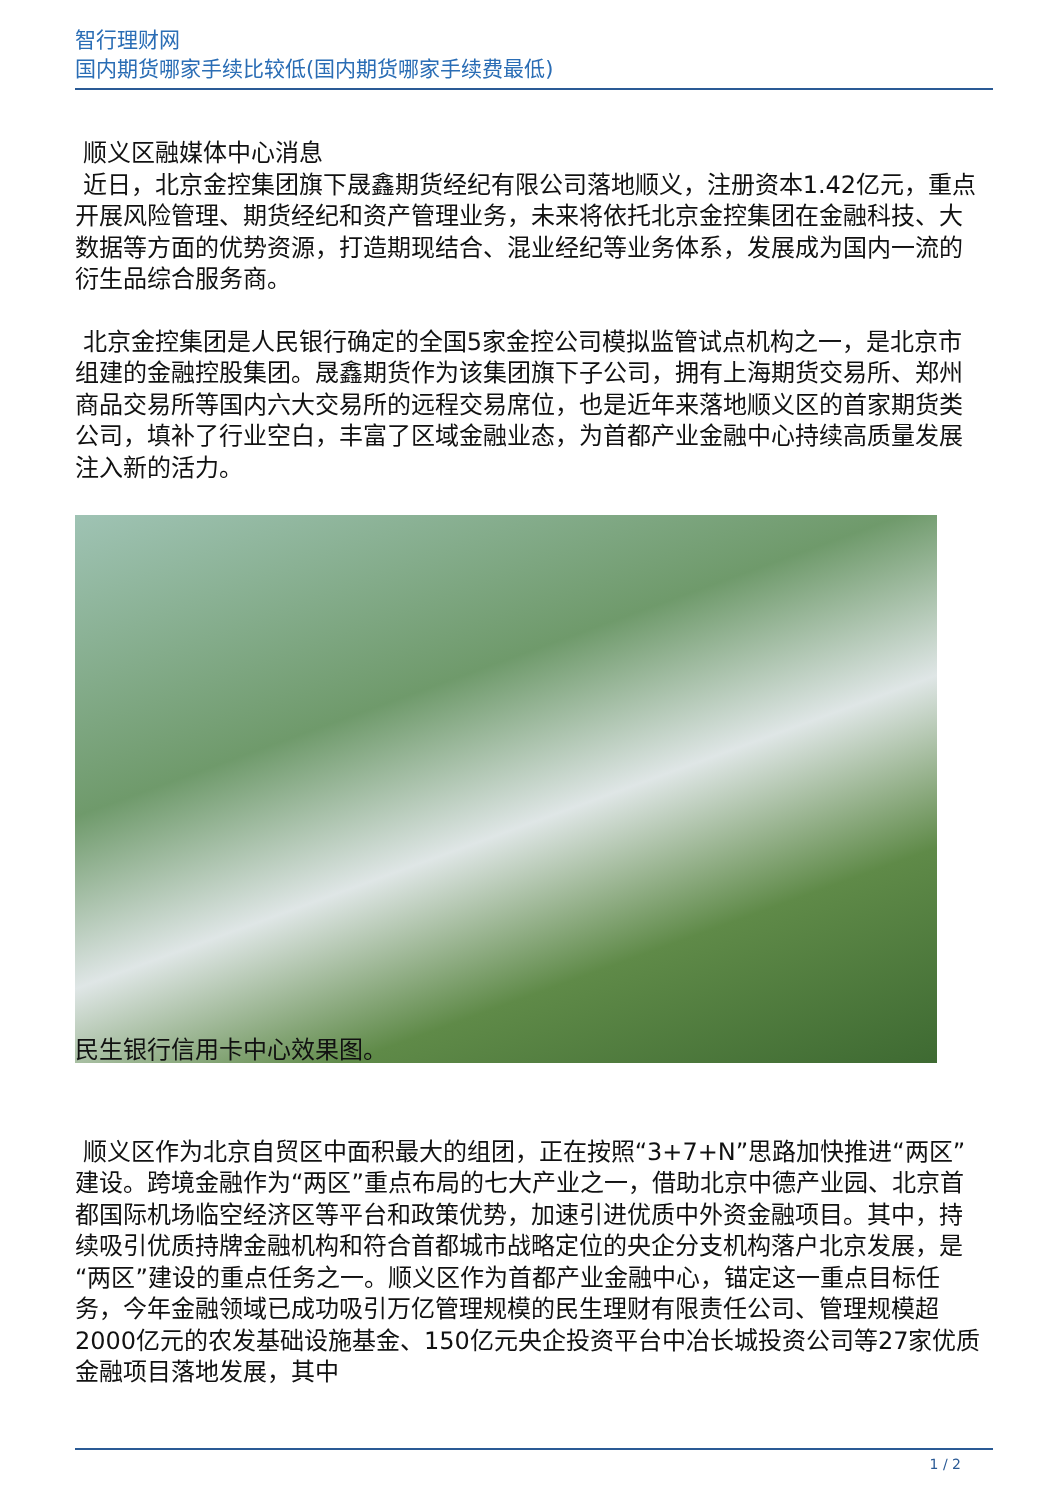智行理财网
国内期货哪家手续比较低(国内期货哪家手续费最低)
顺义区融媒体中心消息
近日，北京金控集团旗下晟鑫期货经纪有限公司落地顺义，注册资本1.42亿元，重点开展风险管理、期货经纪和资产管理业务，未来将依托北京金控集团在金融科技、大数据等方面的优势资源，打造期现结合、混业经纪等业务体系，发展成为国内一流的衍生品综合服务商。
北京金控集团是人民银行确定的全国5家金控公司模拟监管试点机构之一，是北京市组建的金融控股集团。晟鑫期货作为该集团旗下子公司，拥有上海期货交易所、郑州商品交易所等国内六大交易所的远程交易席位，也是近年来落地顺义区的首家期货类公司，填补了行业空白，丰富了区域金融业态，为首都产业金融中心持续高质量发展注入新的活力。
民生银行信用卡中心效果图。
顺义区作为北京自贸区中面积最大的组团，正在按照“3+7+N”思路加快推进“两区”建设。跨境金融作为“两区”重点布局的七大产业之一，借助北京中德产业园、北京首都国际机场临空经济区等平台和政策优势，加速引进优质中外资金融项目。其中，持续吸引优质持牌金融机构和符合首都城市战略定位的央企分支机构落户北京发展，是“两区”建设的重点任务之一。顺义区作为首都产业金融中心，锚定这一重点目标任务，今年金融领域已成功吸引万亿管理规模的民生理财有限责任公司、管理规模超2000亿元的农发基础设施基金、150亿元央企投资平台中冶长城投资公司等27家优质金融项目落地发展，其中
1 / 2